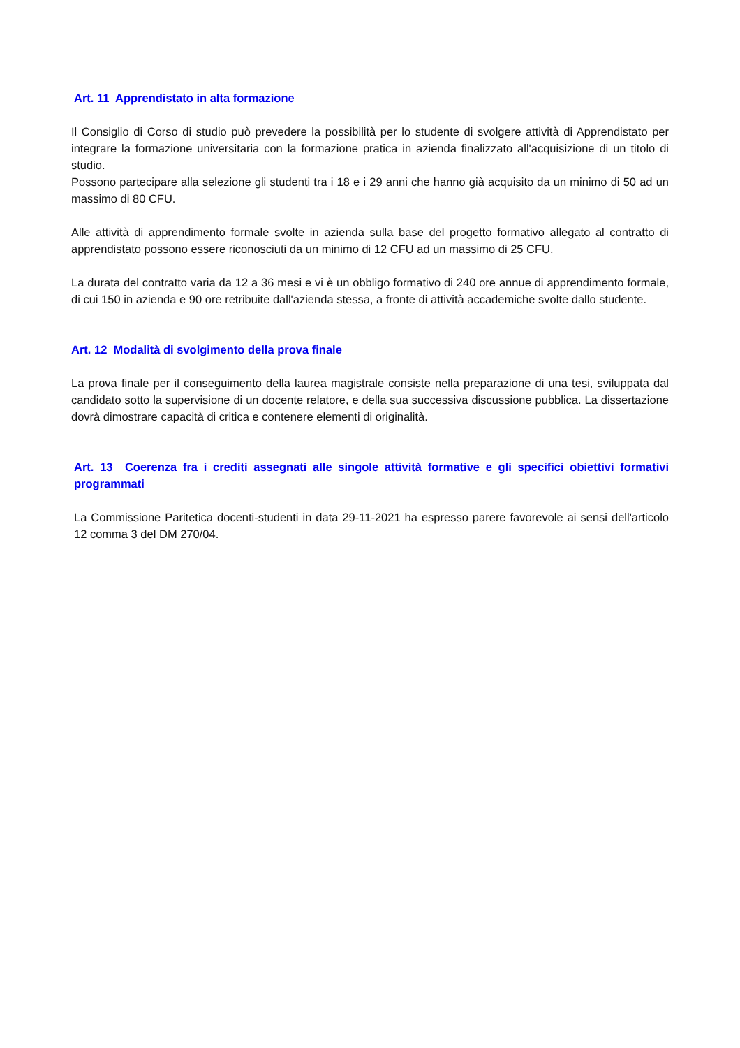Art. 11 Apprendistato in alta formazione
Il Consiglio di Corso di studio può prevedere la possibilità per lo studente di svolgere attività di Apprendistato per integrare la formazione universitaria con la formazione pratica in azienda finalizzato all'acquisizione di un titolo di studio.
Possono partecipare alla selezione gli studenti tra i 18 e i 29 anni che hanno già acquisito da un minimo di 50 ad un massimo di 80 CFU.
Alle attività di apprendimento formale svolte in azienda sulla base del progetto formativo allegato al contratto di apprendistato possono essere riconosciuti da un minimo di 12 CFU ad un massimo di 25 CFU.
La durata del contratto varia da 12 a 36 mesi e vi è un obbligo formativo di 240 ore annue di apprendimento formale, di cui 150 in azienda e 90 ore retribuite dall'azienda stessa, a fronte di attività accademiche svolte dallo studente.
Art. 12 Modalità di svolgimento della prova finale
La prova finale per il conseguimento della laurea magistrale consiste nella preparazione di una tesi, sviluppata dal candidato sotto la supervisione di un docente relatore, e della sua successiva discussione pubblica. La dissertazione dovrà dimostrare capacità di critica e contenere elementi di originalità.
Art. 13 Coerenza fra i crediti assegnati alle singole attività formative e gli specifici obiettivi formativi programmati
La Commissione Paritetica docenti-studenti in data 29-11-2021 ha espresso parere favorevole ai sensi dell'articolo 12 comma 3 del DM 270/04.